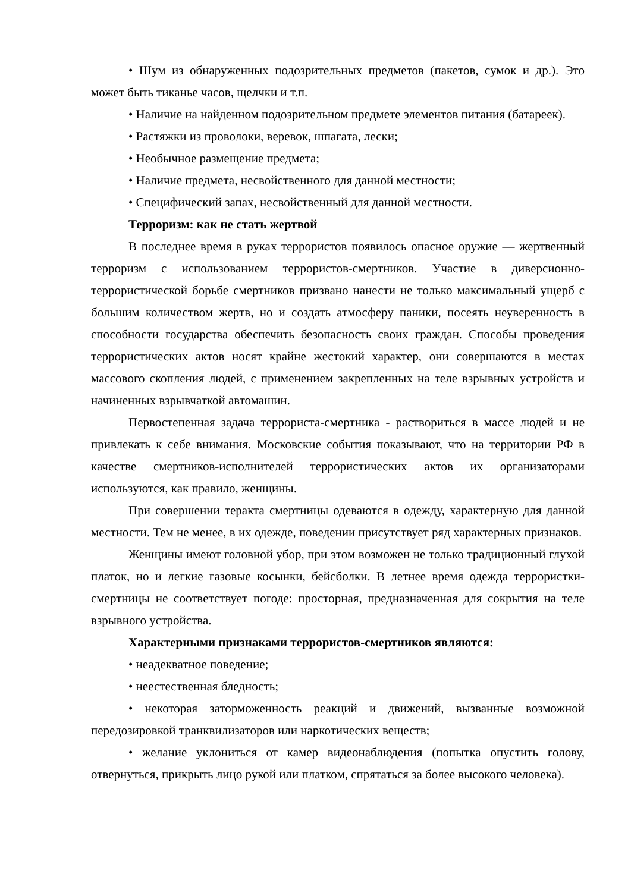• Шум из обнаруженных подозрительных предметов (пакетов, сумок и др.). Это может быть тиканье часов, щелчки и т.п.
• Наличие на найденном подозрительном предмете элементов питания (батареек).
• Растяжки из проволоки, веревок, шпагата, лески;
• Необычное размещение предмета;
• Наличие предмета, несвойственного для данной местности;
• Специфический запах, несвойственный для данной местности.
Терроризм: как не стать жертвой
В последнее время в руках террористов появилось опасное оружие — жертвенный терроризм с использованием террористов-смертников. Участие в диверсионно-террористической борьбе смертников призвано нанести не только максимальный ущерб с большим количеством жертв, но и создать атмосферу паники, посеять неуверенность в способности государства обеспечить безопасность своих граждан. Способы проведения террористических актов носят крайне жестокий характер, они совершаются в местах массового скопления людей, с применением закрепленных на теле взрывных устройств и начиненных взрывчаткой автомашин.
Первостепенная задача террориста-смертника - раствориться в массе людей и не привлекать к себе внимания. Московские события показывают, что на территории РФ в качестве смертников-исполнителей террористических актов их организаторами используются, как правило, женщины.
При совершении теракта смертницы одеваются в одежду, характерную для данной местности. Тем не менее, в их одежде, поведении присутствует ряд характерных признаков.
Женщины имеют головной убор, при этом возможен не только традиционный глухой платок, но и легкие газовые косынки, бейсболки. В летнее время одежда террористки-смертницы не соответствует погоде: просторная, предназначенная для сокрытия на теле взрывного устройства.
Характерными признаками террористов-смертников являются:
• неадекватное поведение;
• неестественная бледность;
• некоторая заторможенность реакций и движений, вызванные возможной передозировкой транквилизаторов или наркотических веществ;
• желание уклониться от камер видеонаблюдения (попытка опустить голову, отвернуться, прикрыть лицо рукой или платком, спрятаться за более высокого человека).